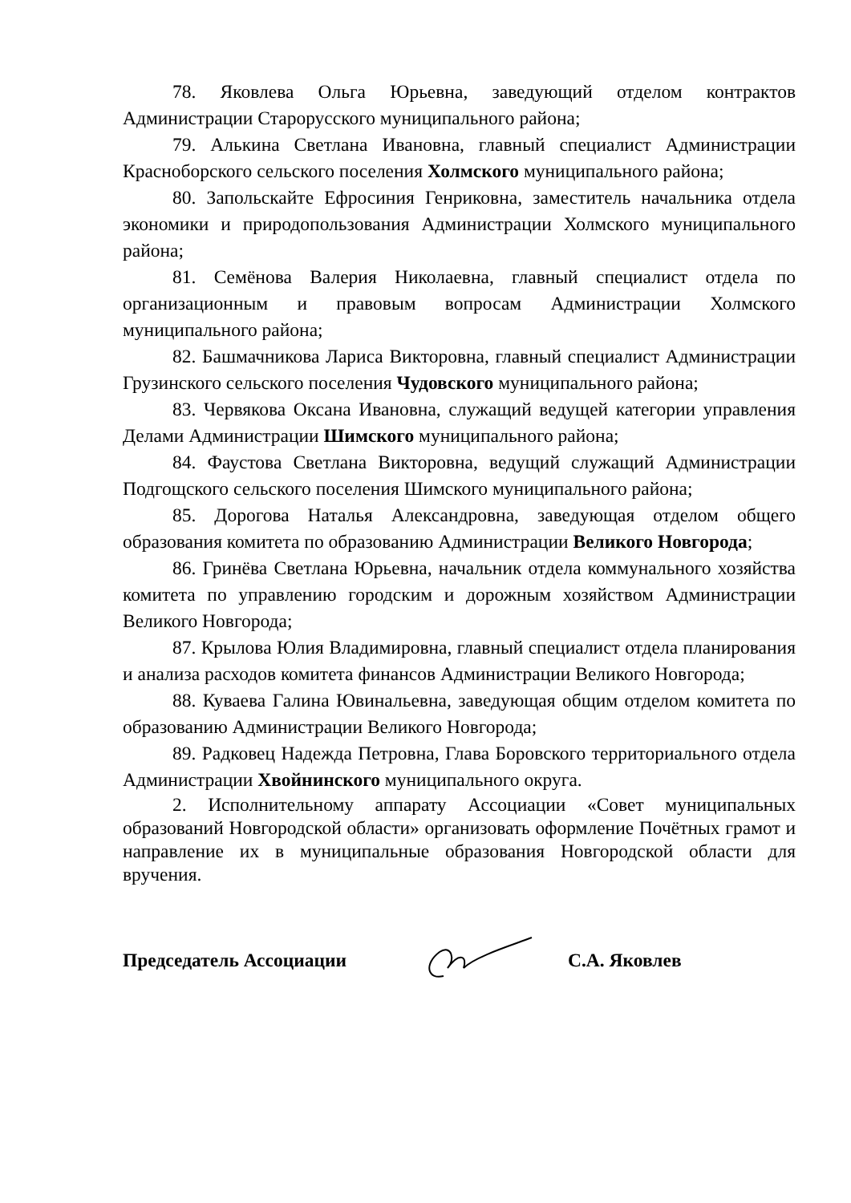78. Яковлева Ольга Юрьевна, заведующий отделом контрактов Администрации Старорусского муниципального района;
79. Алькина Светлана Ивановна, главный специалист Администрации Красноборского сельского поселения Холмского муниципального района;
80. Запольскайте Ефросиния Генриковна, заместитель начальника отдела экономики и природопользования Администрации Холмского муниципального района;
81. Семёнова Валерия Николаевна, главный специалист отдела по организационным и правовым вопросам Администрации Холмского муниципального района;
82. Башмачникова Лариса Викторовна, главный специалист Администрации Грузинского сельского поселения Чудовского муниципального района;
83. Червякова Оксана Ивановна, служащий ведущей категории управления Делами Администрации Шимского муниципального района;
84. Фаустова Светлана Викторовна, ведущий служащий Администрации Подгощского сельского поселения Шимского муниципального района;
85. Дорогова Наталья Александровна, заведующая отделом общего образования комитета по образованию Администрации Великого Новгорода;
86. Гринёва Светлана Юрьевна, начальник отдела коммунального хозяйства комитета по управлению городским и дорожным хозяйством Администрации Великого Новгорода;
87. Крылова Юлия Владимировна, главный специалист отдела планирования и анализа расходов комитета финансов Администрации Великого Новгорода;
88. Куваева Галина Ювинальевна, заведующая общим отделом комитета по образованию Администрации Великого Новгорода;
89. Радковец Надежда Петровна, Глава Боровского территориального отдела Администрации Хвойнинского муниципального округа.
2. Исполнительному аппарату Ассоциации «Совет муниципальных образований Новгородской области» организовать оформление Почётных грамот и направление их в муниципальные образования Новгородской области для вручения.
Председатель Ассоциации С.А. Яковлев